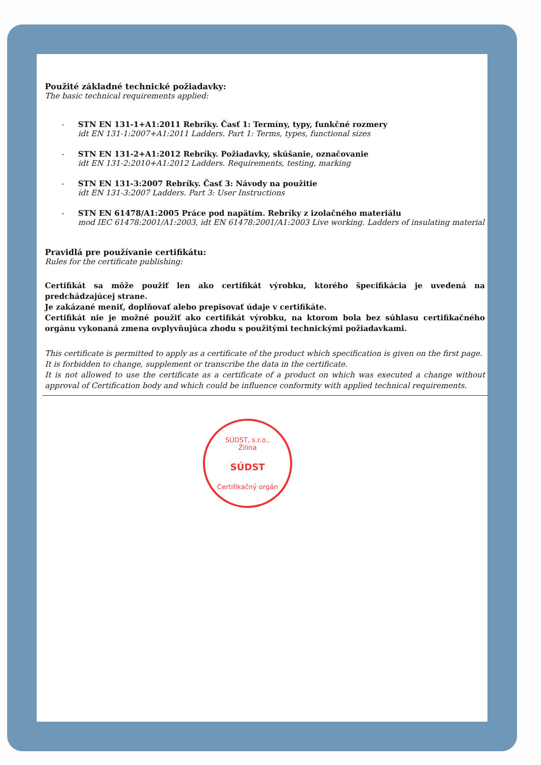Použité základné technické požiadavky:
The basic technical requirements applied:
- STN EN 131-1+A1:2011 Rebríky. Časť 1: Termíny, typy, funkčné rozmery
idt EN 131-1:2007+A1:2011 Ladders. Part 1: Terms, types, functional sizes
- STN EN 131-2+A1:2012 Rebríky. Požiadavky, skúšanie, označovanie
idt EN 131-2:2010+A1:2012 Ladders. Requirements, testing, marking
- STN EN 131-3:2007 Rebríky. Časť 3: Návody na použitie
idt EN 131-3:2007 Ladders. Part 3: User Instructions
- STN EN 61478/A1:2005 Práce pod napätím. Rebríky z izolačného materiálu
mod IEC 61478:2001/A1:2003, idt EN 61478:2001/A1:2003 Live working. Ladders of insulating material
Pravidlá pre používanie certifikátu:
Rules for the certificate publishing:
Certifikát sa môže použiť len ako certifikát výrobku, ktorého špecifikácia je uvedená na predchádzajúcej strane.
Je zakázané meniť, doplňovať alebo prepisovať údaje v certifikáte.
Certifikát nie je možné použiť ako certifikát výrobku, na ktorom bola bez súhlasu certifikačného orgánu vykonaná zmena ovplyvňujúca zhodu s použitými technickými požiadavkami.
This certificate is permitted to apply as a certificate of the product which specification is given on the first page.
It is forbidden to change, supplement or transcribe the data in the certificate.
It is not allowed to use the certificate as a certificate of a product on which was executed a change without approval of Certification body and which could be influence conformity with applied technical requirements.
SÚDST, s.r.o., Žilina
SÚDST
Certifikačný orgán